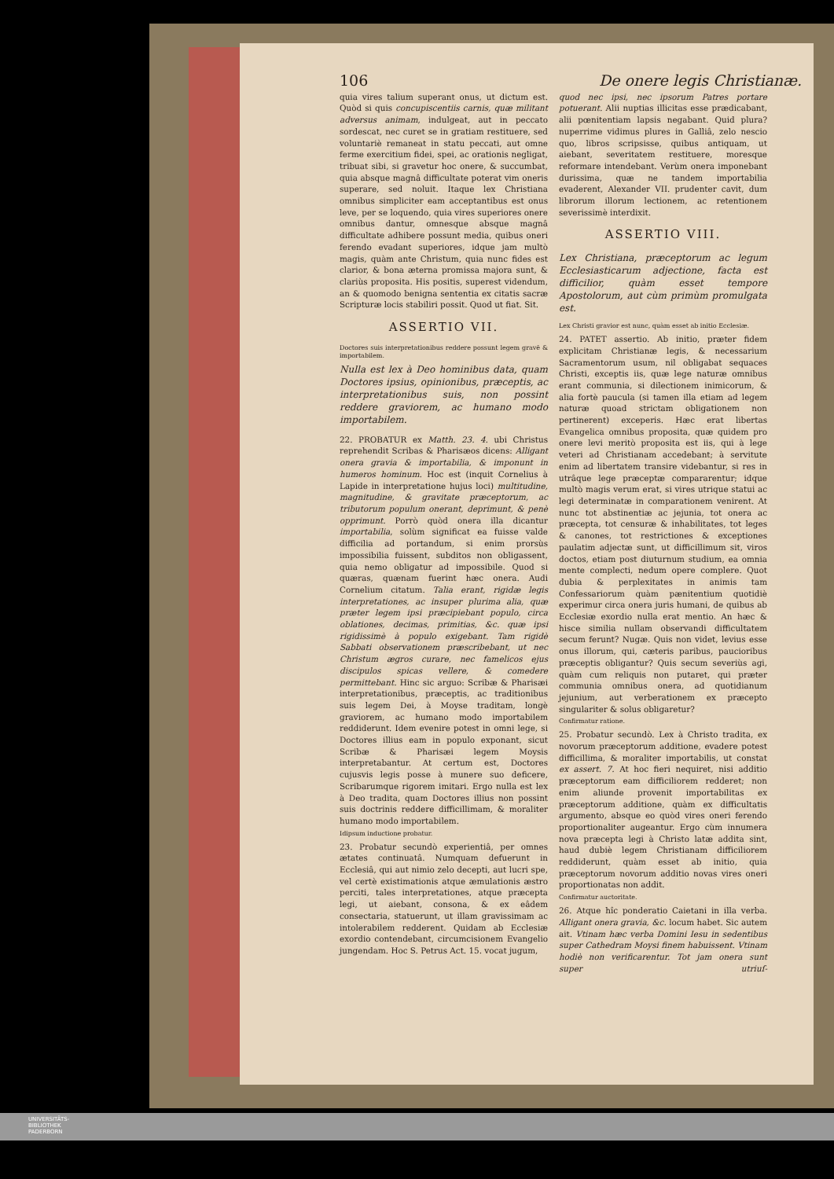106 De onere legis Christianæ.
quia vires talium superant onus, ut dictum est. Quòd si quis concupiscentiis carnis, quæ militant adversus animam, indulgeat, aut in peccato sordescat, nec curet se in gratiam restituere, sed voluntariè remaneat in statu peccati, aut omne ferme exercitium fidei, spei, ac orationis negligat, tribuat sibi, si gravetur hoc onere, & succumbat, quia absque magnâ difficultate poterat vim oneris superare, sed noluit. Itaque lex Christiana omnibus simpliciter eam acceptantibus est onus leve, per se loquendo, quia vires superiores onere omnibus dantur, omnesque absque magnâ difficultate adhibere possunt media, quibus oneri ferendo evadant superiores, idque jam multò magis, quàm ante Christum, quia nunc fides est clarior, & bona æterna promissa majora sunt, & clariùs proposita. His positis, superest videndum, an & quomodo benigna sententia ex citatis sacræ Scripturæ locis stabiliri possit. Quod ut fiat. Sit.
ASSERTIO VII.
Doctores suis interpretationibus reddere possunt legem gravē & importabilem.
Nulla est lex à Deo hominibus data, quam Doctores ipsius, opinionibus, præceptis, ac interpretationibus suis, non possint reddere graviorem, ac humano modo importabilem.
22. PROBATUR ex Matth. 23. 4. ubi Christus reprehendit Scribas & Pharisæos dicens: Alligant onera gravia & importabilia, & imponunt in humeros hominum. Hoc est (inquit Cornelius à Lapide in interpretatione hujus loci) multitudine, magnitudine, & gravitate præceptorum, ac tributorum populum onerant, deprimunt, & penè opprimunt. Porrò quòd onera illa dicantur importabilia, solùm significat ea fuisse valde difficilia ad portandum, si enim prorsùs impossibilia fuissent, subditos non obligassent, quia nemo obligatur ad impossibile. Quod si quæras, quænam fuerint hæc onera. Audi Cornelium citatum. Talia erant, rigidæ legis interpretationes, ac insuper plurima alia, quæ præter legem ipsi præcipiebant populo, circa oblationes, decimas, primitias, &c. quæ ipsi rigidissimè à populo exigebant. Tam rigidè Sabbati observationem præscribebant, ut nec Christum ægros curare, nec famelicos ejus discipulos spicas vellere, & comedere permittebant. Hinc sic arguo: Scribæ & Pharisæi interpretationibus, præceptis, ac traditionibus suis legem Dei, à Moyse traditam, longè graviorem, ac humano modo importabilem reddiderunt. Idem evenire potest in omni lege, si Doctores illius eam in populo exponant, sicut Scribæ & Pharisæi legem Moysis interpretabantur. At certum est, Doctores cujusvis legis posse à munere suo deficere, Scribarumque rigorem imitari. Ergo nulla est lex à Deo tradita, quam Doctores illius non possint suis doctrinis reddere difficillimam, & moraliter humano modo importabilem.
Idipsum inductione probatur.
23. Probatur secundò experientiâ, per omnes ætates continuatâ. Numquam defuerunt in Ecclesiâ, qui aut nimio zelo decepti, aut lucri spe, vel certè existimationis atque æmulationis æstro perciti, tales interpretationes, atque præcepta legi, ut aiebant, consona, & ex eâdem consectaria, statuerunt, ut illam gravissimam ac intolerabilem redderent. Quidam ab Ecclesiæ exordio contendebant, circumcisionem Evangelio jungendam. Hoc S. Petrus Act. 15. vocat jugum,
quod nec ipsi, nec ipsorum Patres portare potuerant. Alii nuptias illicitas esse prædicabant, alii pœnitentiam lapsis negabant. Quid plura? nuperrime vidimus plures in Galliâ, zelo nescio quo, libros scripsisse, quibus antiquam, ut aiebant, severitatem restituere, moresque reformare intendebant. Verùm onera imponebant durissima, quæ ne tandem importabilia evaderent, Alexander VII. prudenter cavit, dum librorum illorum lectionem, ac retentionem severissimè interdixit.
ASSERTIO VIII.
Lex Christiana, præceptorum ac legum Ecclesiasticarum adjectione, facta est difficilior, quàm esset tempore Apostolorum, aut cùm primùm promulgata est.
Lex Christi gravior est nunc, quàm esset ab initio Ecclesiæ.
24. PATET assertio. Ab initio, præter fidem explicitam Christianæ legis, & necessarium Sacramentorum usum, nil obligabat sequaces Christi, exceptis iis, quæ lege naturæ omnibus erant communia, si dilectionem inimicorum, & alia fortè paucula (si tamen illa etiam ad legem naturæ quoad strictam obligationem non pertinerent) exceperis. Hæc erat libertas Evangelica omnibus proposita, quæ quidem pro onere levi meritò proposita est iis, qui à lege veteri ad Christianam accedebant; à servitute enim ad libertatem transire videbantur, si res in utrâque lege præceptæ compararentur; idque multò magis verum erat, si vires utrique statui ac legi determinatæ in comparationem venirent. At nunc tot abstinentiæ ac jejunia, tot onera ac præcepta, tot censuræ & inhabilitates, tot leges & canones, tot restrictiones & exceptiones paulatim adjectæ sunt, ut difficillimum sit, viros doctos, etiam post diuturnum studium, ea omnia mente complecti, nedum opere complere. Quot dubia & perplexitates in animis tam Confessariorum quàm pænitentium quotidiè experimur circa onera juris humani, de quibus ab Ecclesiæ exordio nulla erat mentio. An hæc & hisce similia nullam observandi difficultatem secum ferunt? Nugæ. Quis non videt, levius esse onus illorum, qui, cæteris paribus, paucioribus præceptis obligantur? Quis secum severiùs agi, quàm cum reliquis non putaret, qui præter communia omnibus onera, ad quotidianum jejunium, aut verberationem ex præcepto singulariter & solus obligaretur?
Confirmatur ratione.
25. Probatur secundò. Lex à Christo tradita, ex novorum præceptorum additione, evadere potest difficillima, & moraliter importabilis, ut constat ex assert. 7. At hoc fieri nequiret, nisi additio præceptorum eam difficiliorem redderet; non enim aliunde provenit importabilitas ex præceptorum additione, quàm ex difficultatis argumento, absque eo quòd vires oneri ferendo proportionaliter augeantur. Ergo cùm innumera nova præcepta legi à Christo latæ addita sint, haud dubiè legem Christianam difficiliorem reddiderunt, quàm esset ab initio, quia præceptorum novorum additio novas vires oneri proportionatas non addit.
Confirmatur auctoritate.
26. Atque hîc ponderatio Caietani in illa verba. Alligant onera gravia, &c. locum habet. Sic autem ait. Vtinam hæc verba Domini Iesu in sedentibus super Cathedram Moysi finem habuissent. Vtinam hodiè non verificarentur. Tot jam onera sunt super utriuſ-
UNIVERSITÄTS-
BIBLIOTHEK
PADERBORN